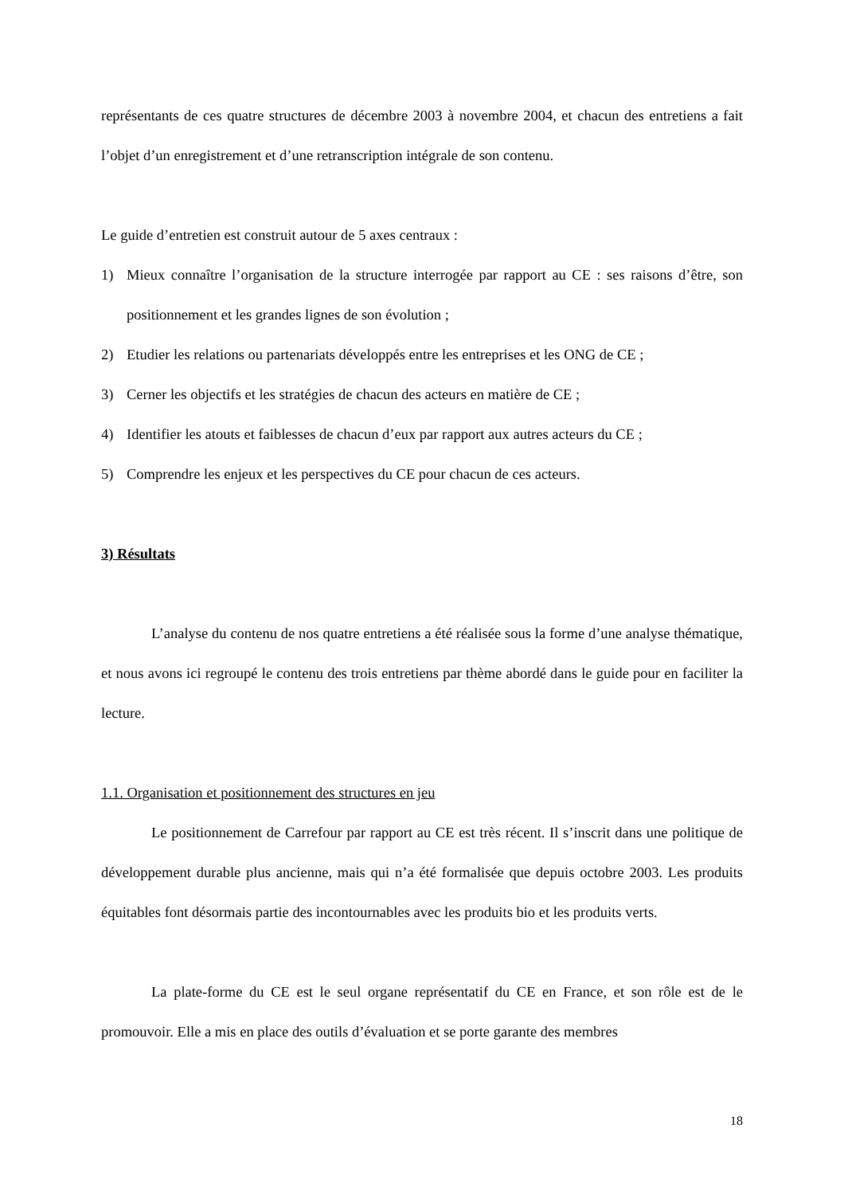représentants de ces quatre structures de décembre 2003 à novembre 2004, et chacun des entretiens a fait l’objet d’un enregistrement et d’une retranscription intégrale de son contenu.
Le guide d’entretien est construit autour de 5 axes centraux :
1) Mieux connaître l’organisation de la structure interrogée par rapport au CE : ses raisons d’être, son positionnement et les grandes lignes de son évolution ;
2) Etudier les relations ou partenariats développés entre les entreprises et les ONG de CE ;
3) Cerner les objectifs et les stratégies de chacun des acteurs en matière de CE ;
4) Identifier les atouts et faiblesses de chacun d’eux par rapport aux autres acteurs du CE ;
5) Comprendre les enjeux et les perspectives du CE pour chacun de ces acteurs.
3) Résultats
L’analyse du contenu de nos quatre entretiens a été réalisée sous la forme d’une analyse thématique, et nous avons ici regroupé le contenu des trois entretiens par thème abordé dans le guide pour en faciliter la lecture.
1.1. Organisation et positionnement des structures en jeu
Le positionnement de Carrefour par rapport au CE est très récent. Il s’inscrit dans une politique de développement durable plus ancienne, mais qui n’a été formalisée que depuis octobre 2003. Les produits équitables font désormais partie des incontournables avec les produits bio et les produits verts.
La plate-forme du CE est le seul organe représentatif du CE en France, et son rôle est de le promouvoir. Elle a mis en place des outils d’évaluation et se porte garante des membres
18